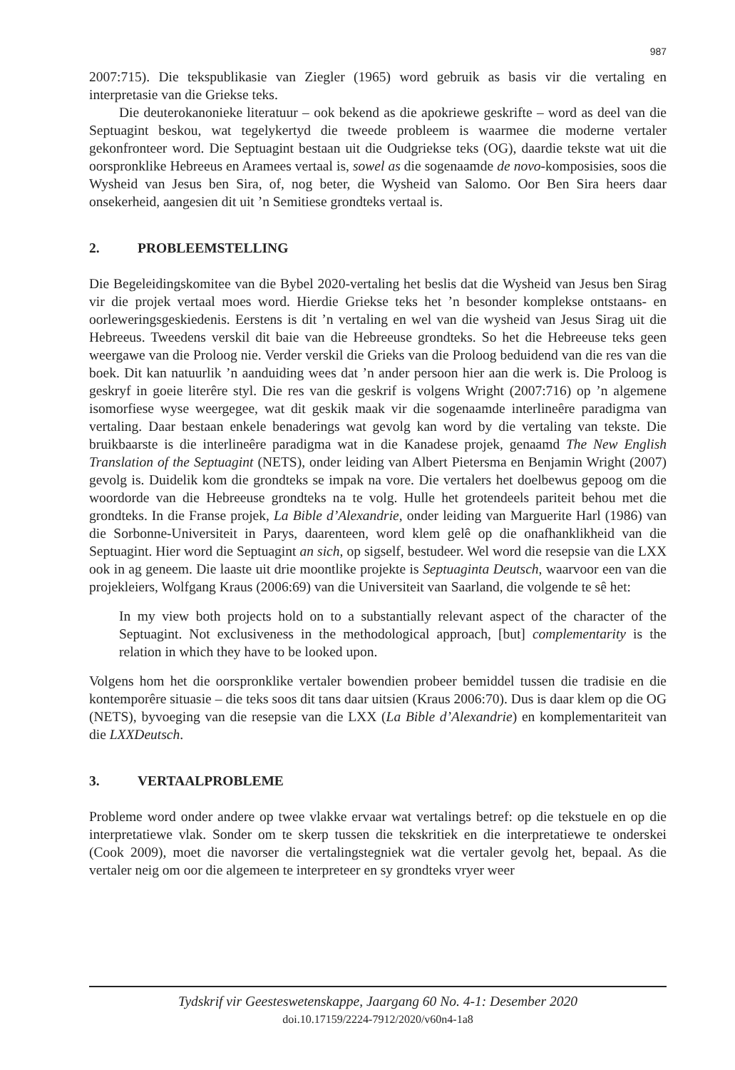987
2007:715). Die tekspublikasie van Ziegler (1965) word gebruik as basis vir die vertaling en interpretasie van die Griekse teks.
Die deuterokanonieke literatuur – ook bekend as die apokriewe geskrifte – word as deel van die Septuagint beskou, wat tegelykertyd die tweede probleem is waarmee die moderne vertaler gekonfronteer word. Die Septuagint bestaan uit die Oudgriekse teks (OG), daardie tekste wat uit die oorspronklike Hebreeus en Aramees vertaal is, sowel as die sogenaamde de novo-komposisies, soos die Wysheid van Jesus ben Sira, of, nog beter, die Wysheid van Salomo. Oor Ben Sira heers daar onsekerheid, aangesien dit uit ’n Semitiese grondteks vertaal is.
2. PROBLEEMSTELLING
Die Begeleidingskomitee van die Bybel 2020-vertaling het beslis dat die Wysheid van Jesus ben Sirag vir die projek vertaal moes word. Hierdie Griekse teks het ’n besonder komplekse ontstaans- en oorleweringsgeskiedenis. Eerstens is dit ’n vertaling en wel van die wysheid van Jesus Sirag uit die Hebreeus. Tweedens verskil dit baie van die Hebreeuse grondteks. So het die Hebreeuse teks geen weergawe van die Proloog nie. Verder verskil die Grieks van die Proloog beduidend van die res van die boek. Dit kan natuurlik ’n aanduiding wees dat ’n ander persoon hier aan die werk is. Die Proloog is geskryf in goeie literêre styl. Die res van die geskrif is volgens Wright (2007:716) op ’n algemene isomorfiese wyse weergegee, wat dit geskik maak vir die sogenaamde interlineêre paradigma van vertaling. Daar bestaan enkele benaderings wat gevolg kan word by die vertaling van tekste. Die bruikbaarste is die interlineêre paradigma wat in die Kanadese projek, genaamd The New English Translation of the Septuagint (NETS), onder leiding van Albert Pietersma en Benjamin Wright (2007) gevolg is. Duidelik kom die grondteks se impak na vore. Die vertalers het doelbewus gepoog om die woordorde van die Hebreeuse grondteks na te volg. Hulle het grotendeels pariteit behou met die grondteks. In die Franse projek, La Bible d’Alexandrie, onder leiding van Marguerite Harl (1986) van die Sorbonne-Universiteit in Parys, daarenteen, word klem gelê op die onafhanklikheid van die Septuagint. Hier word die Septuagint an sich, op sigself, bestudeer. Wel word die resepsie van die LXX ook in ag geneem. Die laaste uit drie moontlike projekte is Septuaginta Deutsch, waarvoor een van die projekleiers, Wolfgang Kraus (2006:69) van die Universiteit van Saarland, die volgende te sê het:
In my view both projects hold on to a substantially relevant aspect of the character of the Septuagint. Not exclusiveness in the methodological approach, [but] complementarity is the relation in which they have to be looked upon.
Volgens hom het die oorspronklike vertaler bowendien probeer bemiddel tussen die tradisie en die kontemporêre situasie – die teks soos dit tans daar uitsien (Kraus 2006:70). Dus is daar klem op die OG (NETS), byvoeging van die resepsie van die LXX (La Bible d’Alexandrie) en komplementariteit van die LXXDeutsch.
3. VERTAALPROBLEME
Probleme word onder andere op twee vlakke ervaar wat vertalings betref: op die tekstuele en op die interpretatiewe vlak. Sonder om te skerp tussen die tekskritiek en die interpretatiewe te onderskei (Cook 2009), moet die navorser die vertalingstegniek wat die vertaler gevolg het, bepaal. As die vertaler neig om oor die algemeen te interpreteer en sy grondteks vryer weer
Tydskrif vir Geesteswetenskappe, Jaargang 60 No. 4-1: Desember 2020
doi.10.17159/2224-7912/2020/v60n4-1a8